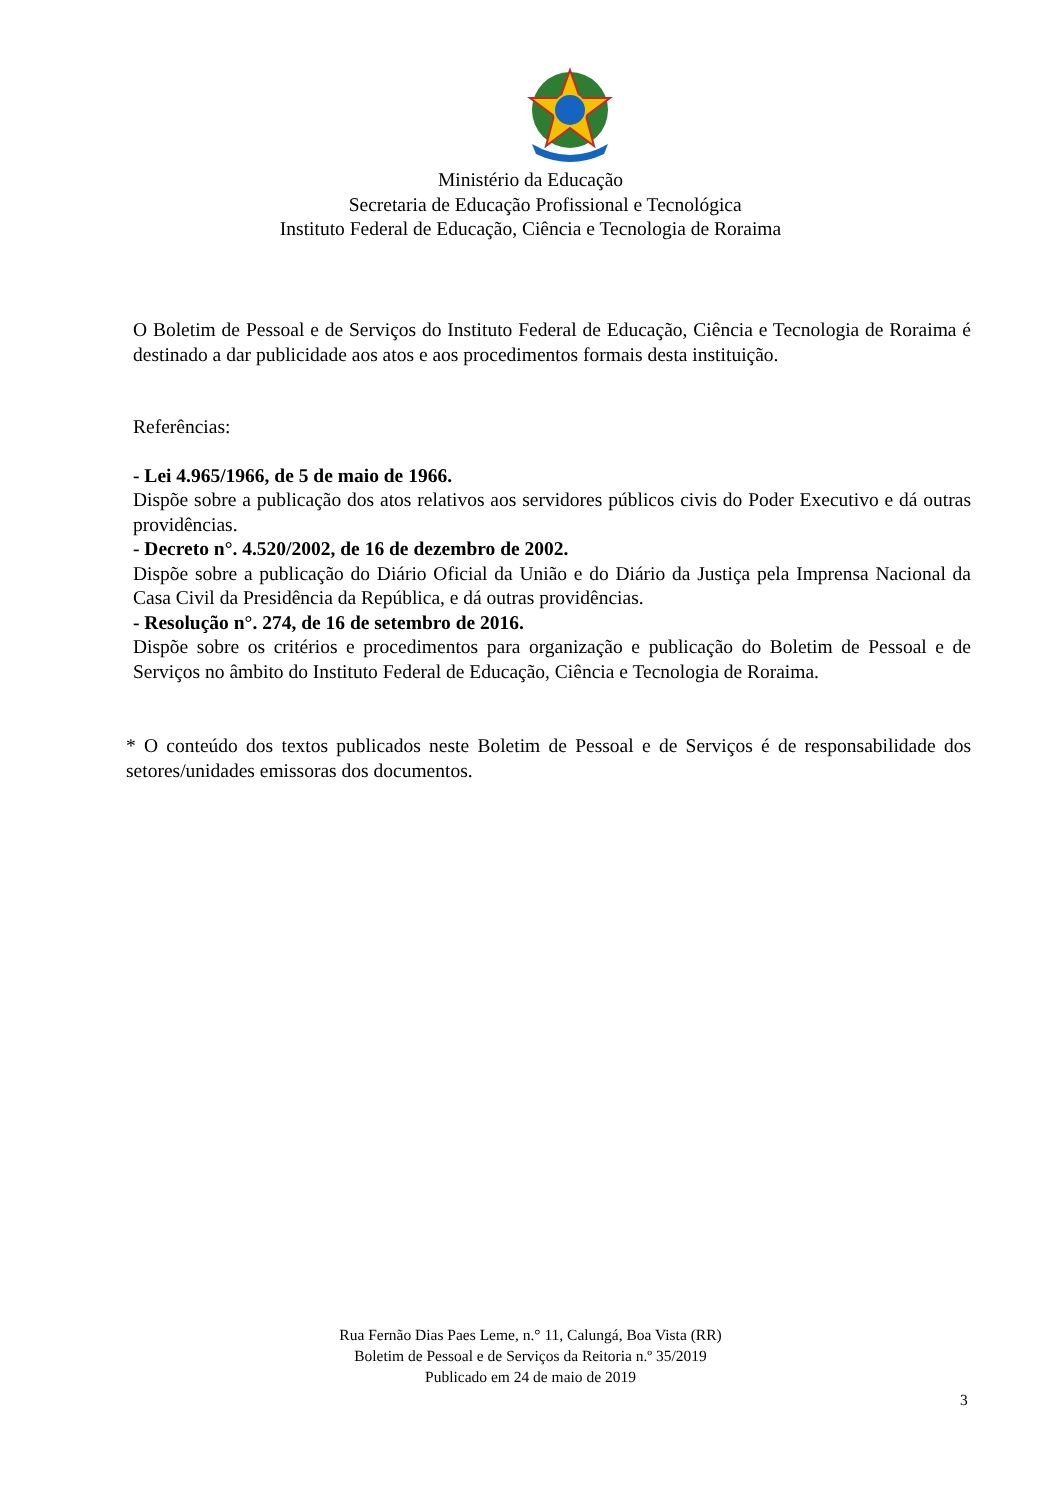Ministério da Educação
Secretaria de Educação Profissional e Tecnológica
Instituto Federal de Educação, Ciência e Tecnologia de Roraima
O Boletim de Pessoal e de Serviços do Instituto Federal de Educação, Ciência e Tecnologia de Roraima é destinado a dar publicidade aos atos e aos procedimentos formais desta instituição.
Referências:
- Lei 4.965/1966, de 5 de maio de 1966.
Dispõe sobre a publicação dos atos relativos aos servidores públicos civis do Poder Executivo e dá outras providências.
- Decreto n°. 4.520/2002, de 16 de dezembro de 2002.
Dispõe sobre a publicação do Diário Oficial da União e do Diário da Justiça pela Imprensa Nacional da Casa Civil da Presidência da República, e dá outras providências.
- Resolução n°. 274, de 16 de setembro de 2016.
Dispõe sobre os critérios e procedimentos para organização e publicação do Boletim de Pessoal e de Serviços no âmbito do Instituto Federal de Educação, Ciência e Tecnologia de Roraima.
* O conteúdo dos textos publicados neste Boletim de Pessoal e de Serviços é de responsabilidade dos setores/unidades emissoras dos documentos.
Rua Fernão Dias Paes Leme, n.° 11, Calungá, Boa Vista (RR)
Boletim de Pessoal e de Serviços da Reitoria n.º 35/2019
Publicado em 24 de maio de 2019
3